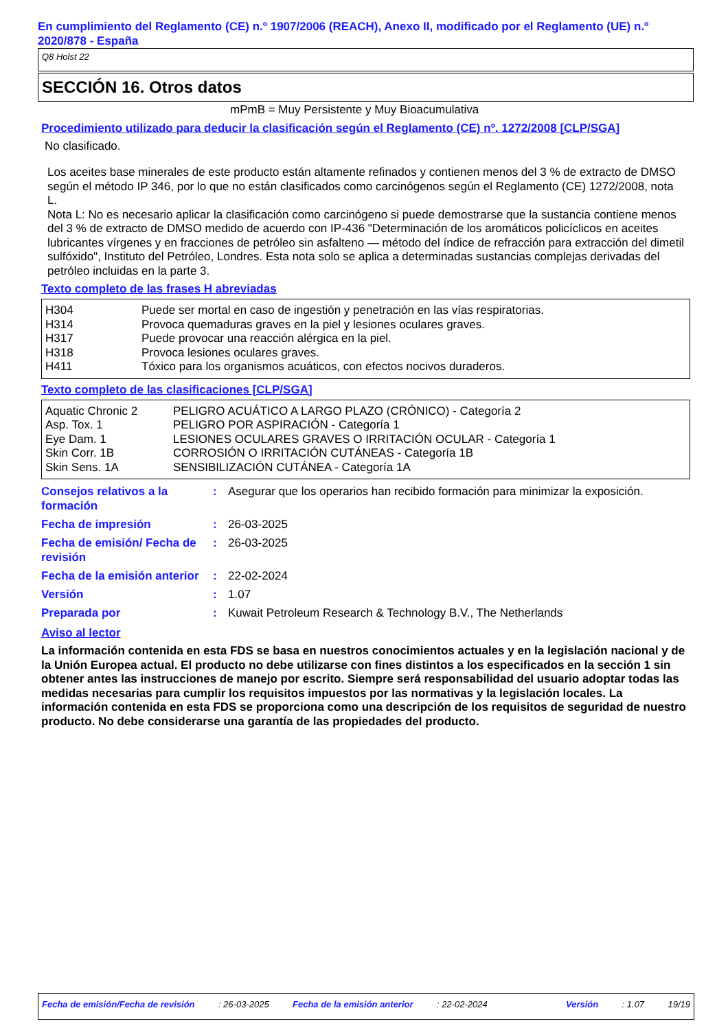En cumplimiento del Reglamento (CE) n.º 1907/2006 (REACH), Anexo II, modificado por el Reglamento (UE) n.º 2020/878 - España
Q8 Holst 22
SECCIÓN 16. Otros datos
mPmB = Muy Persistente y Muy Bioacumulativa
Procedimiento utilizado para deducir la clasificación según el Reglamento (CE) nº. 1272/2008 [CLP/SGA]
No clasificado.
Los aceites base minerales de este producto están altamente refinados y contienen menos del 3 % de extracto de DMSO según el método IP 346, por lo que no están clasificados como carcinógenos según el Reglamento (CE) 1272/2008, nota L.
Nota L: No es necesario aplicar la clasificación como carcinógeno si puede demostrarse que la sustancia contiene menos del 3 % de extracto de DMSO medido de acuerdo con IP-436 "Determinación de los aromáticos policíclicos en aceites lubricantes vírgenes y en fracciones de petróleo sin asfalteno — método del índice de refracción para extracción del dimetil sulfóxido", Instituto del Petróleo, Londres. Esta nota solo se aplica a determinadas sustancias complejas derivadas del petróleo incluidas en la parte 3.
Texto completo de las frases H abreviadas
| H304 | Puede ser mortal en caso de ingestión y penetración en las vías respiratorias. |
| H314 | Provoca quemaduras graves en la piel y lesiones oculares graves. |
| H317 | Puede provocar una reacción alérgica en la piel. |
| H318 | Provoca lesiones oculares graves. |
| H411 | Tóxico para los organismos acuáticos, con efectos nocivos duraderos. |
Texto completo de las clasificaciones [CLP/SGA]
| Aquatic Chronic 2 | PELIGRO ACUÁTICO A LARGO PLAZO (CRÓNICO) - Categoría 2 |
| Asp. Tox. 1 | PELIGRO POR ASPIRACIÓN - Categoría 1 |
| Eye Dam. 1 | LESIONES OCULARES GRAVES O IRRITACIÓN OCULAR - Categoría 1 |
| Skin Corr. 1B | CORROSIÓN O IRRITACIÓN CUTÁNEAS - Categoría 1B |
| Skin Sens. 1A | SENSIBILIZACIÓN CUTÁNEA - Categoría 1A |
| Consejos relativos a la formación | : | Asegurar que los operarios han recibido formación para minimizar la exposición. |
| Fecha de impresión | : | 26-03-2025 |
| Fecha de emisión/ Fecha de revisión | : | 26-03-2025 |
| Fecha de la emisión anterior | : | 22-02-2024 |
| Versión | : | 1.07 |
| Preparada por | : | Kuwait Petroleum Research & Technology B.V., The Netherlands |
Aviso al lector
La información contenida en esta FDS se basa en nuestros conocimientos actuales y en la legislación nacional y de la Unión Europea actual. El producto no debe utilizarse con fines distintos a los especificados en la sección 1 sin obtener antes las instrucciones de manejo por escrito. Siempre será responsabilidad del usuario adoptar todas las medidas necesarias para cumplir los requisitos impuestos por las normativas y la legislación locales. La información contenida en esta FDS se proporciona como una descripción de los requisitos de seguridad de nuestro producto. No debe considerarse una garantía de las propiedades del producto.
Fecha de emisión/Fecha de revisión : 26-03-2025 Fecha de la emisión anterior : 22-02-2024 Versión : 1.07 19/19